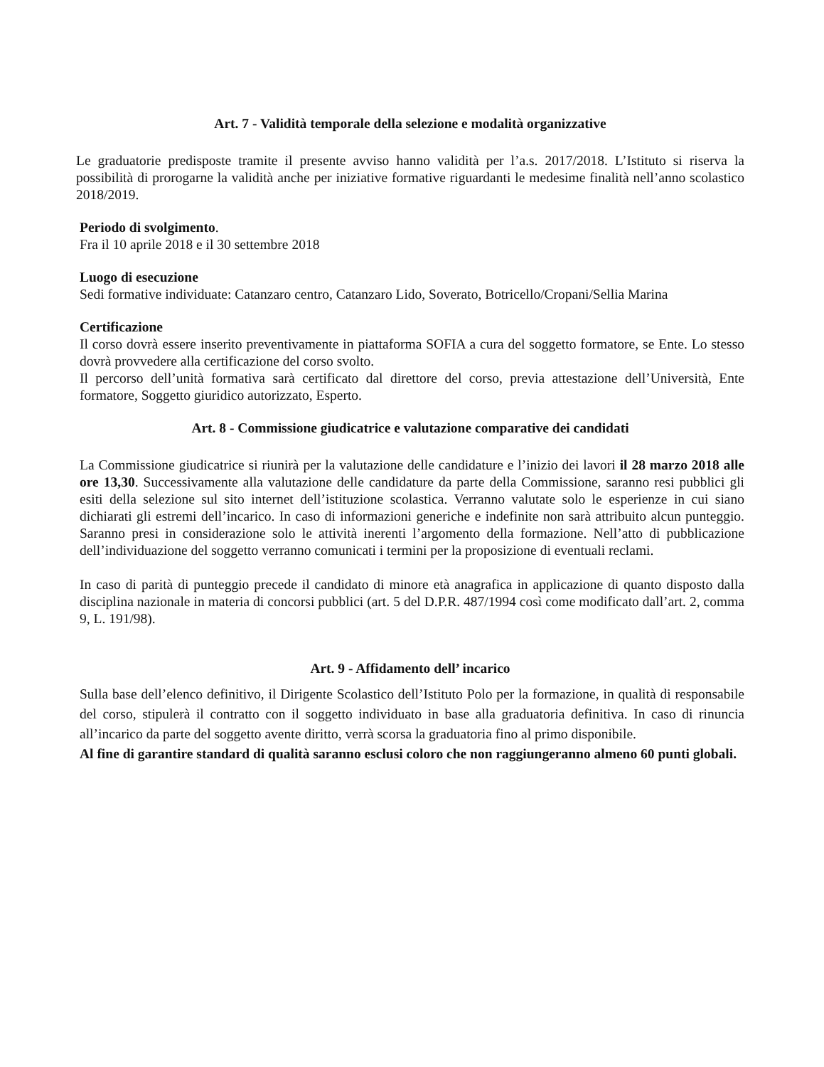Art. 7 - Validità temporale della selezione e modalità organizzative
Le graduatorie predisposte tramite il presente avviso hanno validità per l’a.s. 2017/2018. L’Istituto si riserva la possibilità di prorogarne la validità anche per iniziative formative riguardanti le medesime finalità nell’anno scolastico 2018/2019.
Periodo di svolgimento.
Fra il 10 aprile 2018 e il 30 settembre 2018
Luogo di esecuzione
Sedi formative individuate: Catanzaro centro, Catanzaro Lido, Soverato, Botricello/Cropani/Sellia Marina
Certificazione
Il corso dovrà essere inserito preventivamente in piattaforma SOFIA a cura del soggetto formatore, se Ente. Lo stesso dovrà provvedere alla certificazione del corso svolto.
Il percorso dell’unità formativa sarà certificato dal direttore del corso, previa attestazione dell’Università, Ente formatore, Soggetto giuridico autorizzato, Esperto.
Art. 8 - Commissione giudicatrice e valutazione comparative dei candidati
La Commissione giudicatrice si riunirà per la valutazione delle candidature e l’inizio dei lavori il 28 marzo 2018 alle ore 13,30. Successivamente alla valutazione delle candidature da parte della Commissione, saranno resi pubblici gli esiti della selezione sul sito internet dell’istituzione scolastica. Verranno valutate solo le esperienze in cui siano dichiarati gli estremi dell’incarico. In caso di informazioni generiche e indefinite non sarà attribuito alcun punteggio. Saranno presi in considerazione solo le attività inerenti l’argomento della formazione. Nell’atto di pubblicazione dell’individuazione del soggetto verranno comunicati i termini per la proposizione di eventuali reclami.
In caso di parità di punteggio precede il candidato di minore età anagrafica in applicazione di quanto disposto dalla disciplina nazionale in materia di concorsi pubblici (art. 5 del D.P.R. 487/1994 così come modificato dall’art. 2, comma 9, L. 191/98).
Art. 9 - Affidamento dell’ incarico
Sulla base dell’elenco definitivo, il Dirigente Scolastico dell’Istituto Polo per la formazione, in qualità di responsabile del corso, stipulerà il contratto con il soggetto individuato in base alla graduatoria definitiva. In caso di rinuncia all’incarico da parte del soggetto avente diritto, verrà scorsa la graduatoria fino al primo disponibile.
Al fine di garantire standard di qualità saranno esclusi coloro che non raggiungeranno almeno 60 punti globali.